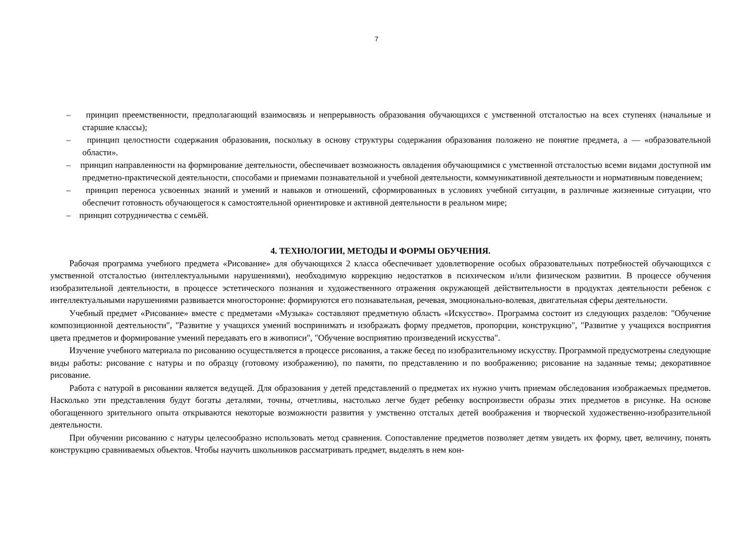7
– принцип преемственности, предполагающий взаимосвязь и непрерывность образования обучающихся с умственной отсталостью на всех ступенях (начальные и старшие классы);
– принцип целостности содержания образования, поскольку в основу структуры содержания образования положено не понятие предмета, а — «образовательной области».
– принцип направленности на формирование деятельности, обеспечивает возможность овладения обучающимися с умственной отсталостью всеми видами доступной им предметно-практической деятельности, способами и приемами познавательной и учебной деятельности, коммуникативной деятельности и нормативным поведением;
– принцип переноса усвоенных знаний и умений и навыков и отношений, сформированных в условиях учебной ситуации, в различные жизненные ситуации, что обеспечит готовность обучающегося к самостоятельной ориентировке и активной деятельности в реальном мире;
– принцип сотрудничества с семьёй.
4. ТЕХНОЛОГИИ, МЕТОДЫ И ФОРМЫ ОБУЧЕНИЯ.
Рабочая программа учебного предмета «Рисование» для обучающихся 2 класса обеспечивает удовлетворение особых образовательных потребностей обучающихся с умственной отсталостью (интеллектуальными нарушениями), необходимую коррекцию недостатков в психическом и/или физическом развитии. В процессе обучения изобразительной деятельности, в процессе эстетического познания и художественного отражения окружающей действительности в продуктах деятельности ребенок с интеллектуальными нарушениями развивается многосторонне: формируются его познавательная, речевая, эмоционально-волевая, двигательная сферы деятельности.
Учебный предмет «Рисование» вместе с предметами «Музыка» составляют предметную область «Искусство». Программа состоит из следующих разделов: "Обучение композиционной деятельности", "Развитие у учащихся умений воспринимать и изображать форму предметов, пропорции, конструкцию", "Развитие у учащихся восприятия цвета предметов и формирование умений передавать его в живописи", "Обучение восприятию произведений искусства".
Изучение учебного материала по рисованию осуществляется в процессе рисования, а также бесед по изобразительному искусству. Программой предусмотрены следующие виды работы: рисование с натуры и по образцу (готовому изображению), по памяти, по представлению и по воображению; рисование на заданные темы; декоративное рисование.
Работа с натурой в рисовании является ведущей. Для образования у детей представлений о предметах их нужно учить приемам обследования изображаемых предметов. Насколько эти представления будут богаты деталями, точны, отчетливы, настолько легче будет ребенку воспроизвести образы этих предметов в рисунке. На основе обогащенного зрительного опыта открываются некоторые возможности развития у умственно отсталых детей воображения и творческой художественно-изобразительной деятельности.
При обучении рисованию с натуры целесообразно использовать метод сравнения. Сопоставление предметов позволяет детям увидеть их форму, цвет, величину, понять конструкцию сравниваемых объектов. Чтобы научить школьников рассматривать предмет, выделять в нем кон-